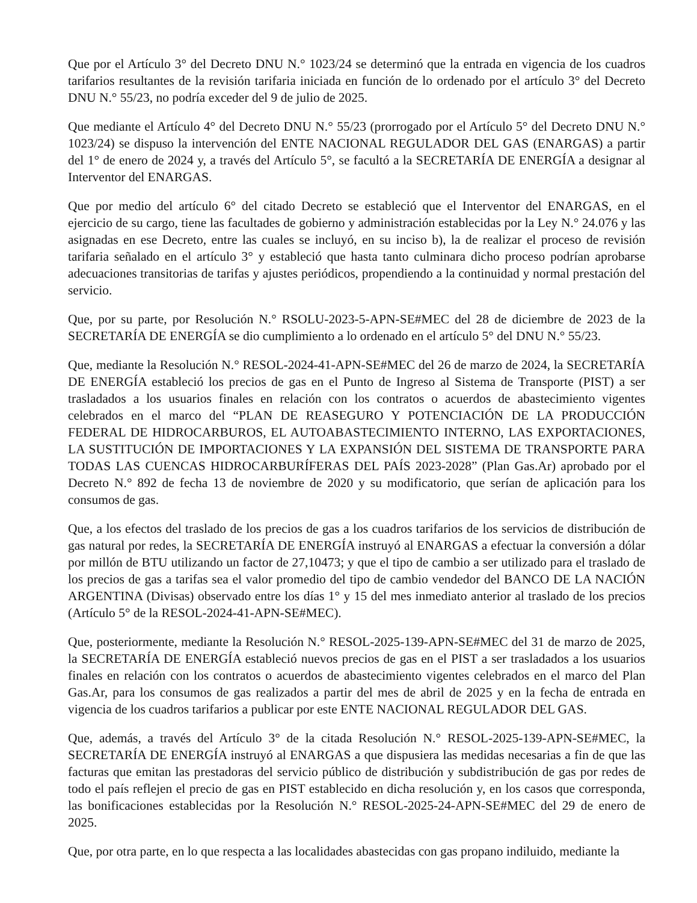Que por el Artículo 3° del Decreto DNU N.° 1023/24 se determinó que la entrada en vigencia de los cuadros tarifarios resultantes de la revisión tarifaria iniciada en función de lo ordenado por el artículo 3° del Decreto DNU N.° 55/23, no podría exceder del 9 de julio de 2025.
Que mediante el Artículo 4° del Decreto DNU N.° 55/23 (prorrogado por el Artículo 5° del Decreto DNU N.° 1023/24) se dispuso la intervención del ENTE NACIONAL REGULADOR DEL GAS (ENARGAS) a partir del 1° de enero de 2024 y, a través del Artículo 5°, se facultó a la SECRETARÍA DE ENERGÍA a designar al Interventor del ENARGAS.
Que por medio del artículo 6° del citado Decreto se estableció que el Interventor del ENARGAS, en el ejercicio de su cargo, tiene las facultades de gobierno y administración establecidas por la Ley N.° 24.076 y las asignadas en ese Decreto, entre las cuales se incluyó, en su inciso b), la de realizar el proceso de revisión tarifaria señalado en el artículo 3° y estableció que hasta tanto culminara dicho proceso podrían aprobarse adecuaciones transitorias de tarifas y ajustes periódicos, propendiendo a la continuidad y normal prestación del servicio.
Que, por su parte, por Resolución N.° RSOLU-2023-5-APN-SE#MEC del 28 de diciembre de 2023 de la SECRETARÍA DE ENERGÍA se dio cumplimiento a lo ordenado en el artículo 5° del DNU N.° 55/23.
Que, mediante la Resolución N.° RESOL-2024-41-APN-SE#MEC del 26 de marzo de 2024, la SECRETARÍA DE ENERGÍA estableció los precios de gas en el Punto de Ingreso al Sistema de Transporte (PIST) a ser trasladados a los usuarios finales en relación con los contratos o acuerdos de abastecimiento vigentes celebrados en el marco del “PLAN DE REASEGURO Y POTENCIACIÓN DE LA PRODUCCIÓN FEDERAL DE HIDROCARBUROS, EL AUTOABASTECIMIENTO INTERNO, LAS EXPORTACIONES, LA SUSTITUCIÓN DE IMPORTACIONES Y LA EXPANSIÓN DEL SISTEMA DE TRANSPORTE PARA TODAS LAS CUENCAS HIDROCARBURÍFERAS DEL PAÍS 2023-2028” (Plan Gas.Ar) aprobado por el Decreto N.° 892 de fecha 13 de noviembre de 2020 y su modificatorio, que serían de aplicación para los consumos de gas.
Que, a los efectos del traslado de los precios de gas a los cuadros tarifarios de los servicios de distribución de gas natural por redes, la SECRETARÍA DE ENERGÍA instruyó al ENARGAS a efectuar la conversión a dólar por millón de BTU utilizando un factor de 27,10473; y que el tipo de cambio a ser utilizado para el traslado de los precios de gas a tarifas sea el valor promedio del tipo de cambio vendedor del BANCO DE LA NACIÓN ARGENTINA (Divisas) observado entre los días 1° y 15 del mes inmediato anterior al traslado de los precios (Artículo 5° de la RESOL-2024-41-APN-SE#MEC).
Que, posteriormente, mediante la Resolución N.° RESOL-2025-139-APN-SE#MEC del 31 de marzo de 2025, la SECRETARÍA DE ENERGÍA estableció nuevos precios de gas en el PIST a ser trasladados a los usuarios finales en relación con los contratos o acuerdos de abastecimiento vigentes celebrados en el marco del Plan Gas.Ar, para los consumos de gas realizados a partir del mes de abril de 2025 y en la fecha de entrada en vigencia de los cuadros tarifarios a publicar por este ENTE NACIONAL REGULADOR DEL GAS.
Que, además, a través del Artículo 3° de la citada Resolución N.° RESOL-2025-139-APN-SE#MEC, la SECRETARÍA DE ENERGÍA instruyó al ENARGAS a que dispusiera las medidas necesarias a fin de que las facturas que emitan las prestadoras del servicio público de distribución y subdistribución de gas por redes de todo el país reflejen el precio de gas en PIST establecido en dicha resolución y, en los casos que corresponda, las bonificaciones establecidas por la Resolución N.° RESOL-2025-24-APN-SE#MEC del 29 de enero de 2025.
Que, por otra parte, en lo que respecta a las localidades abastecidas con gas propano indiluido, mediante la